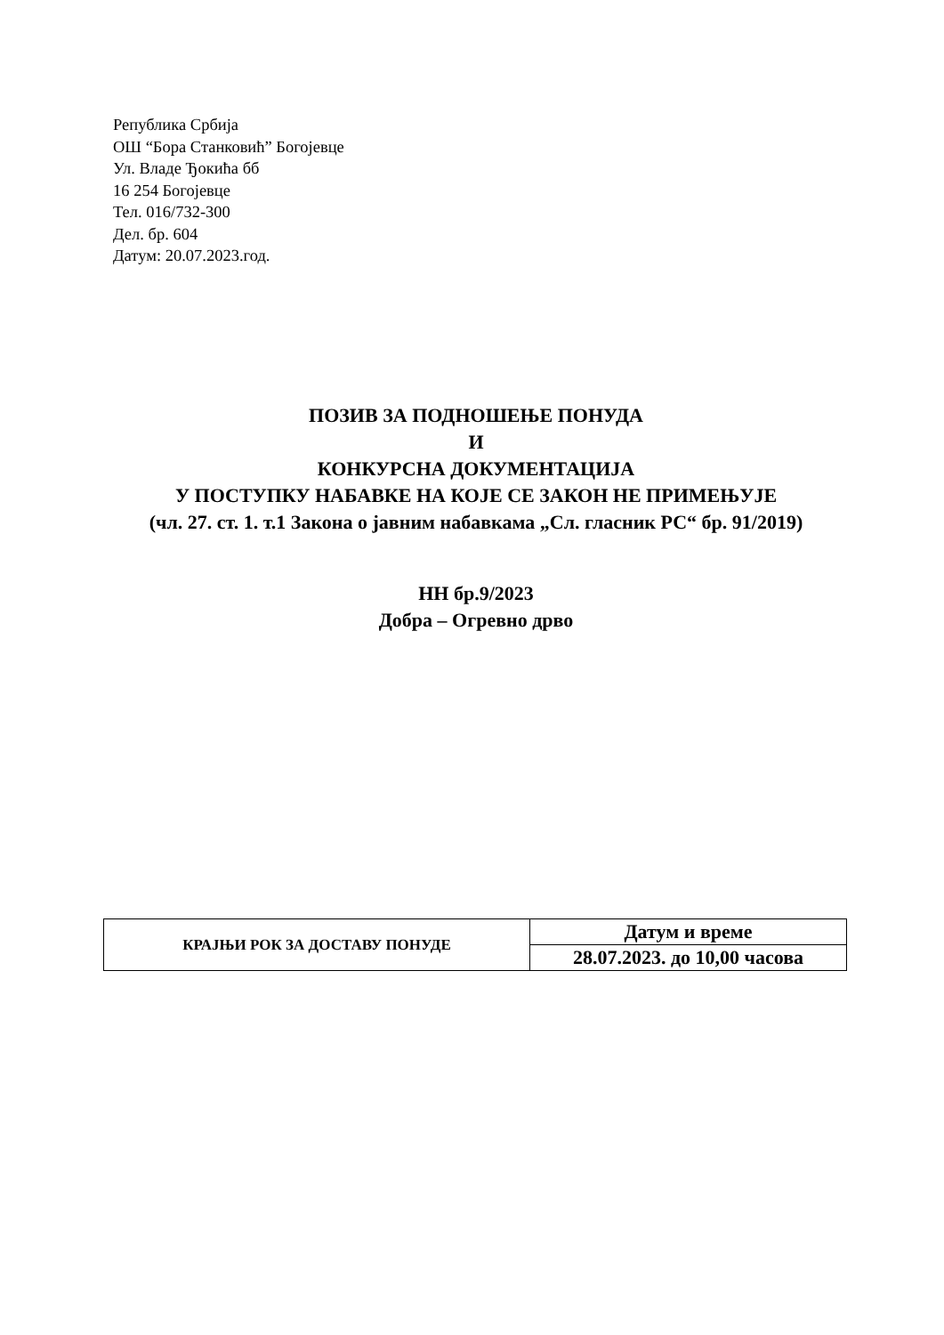Република Србија
ОШ “Бора Станковић” Богојевце
Ул. Владе Ђокића бб
16 254 Богојевце
Тел. 016/732-300
Дел. бр. 604
Датум: 20.07.2023.год.
ПОЗИВ ЗА ПОДНОШЕЊЕ ПОНУДА
И
КОНКУРСНА ДОКУМЕНТАЦИЈА
У ПОСТУПКУ НАБАВКЕ НА КОЈЕ СЕ ЗАКОН НЕ ПРИМЕЊУЈЕ
(чл. 27. ст. 1. т.1 Закона о јавним набавкама „Сл. гласник РС“ бр. 91/2019)
НН бр.9/2023
Добра – Огревно дрво
| КРАЈЊИ РОК ЗА ДОСТАВУ ПОНУДЕ | Датум и време |
| | 28.07.2023. до 10,00 часова |